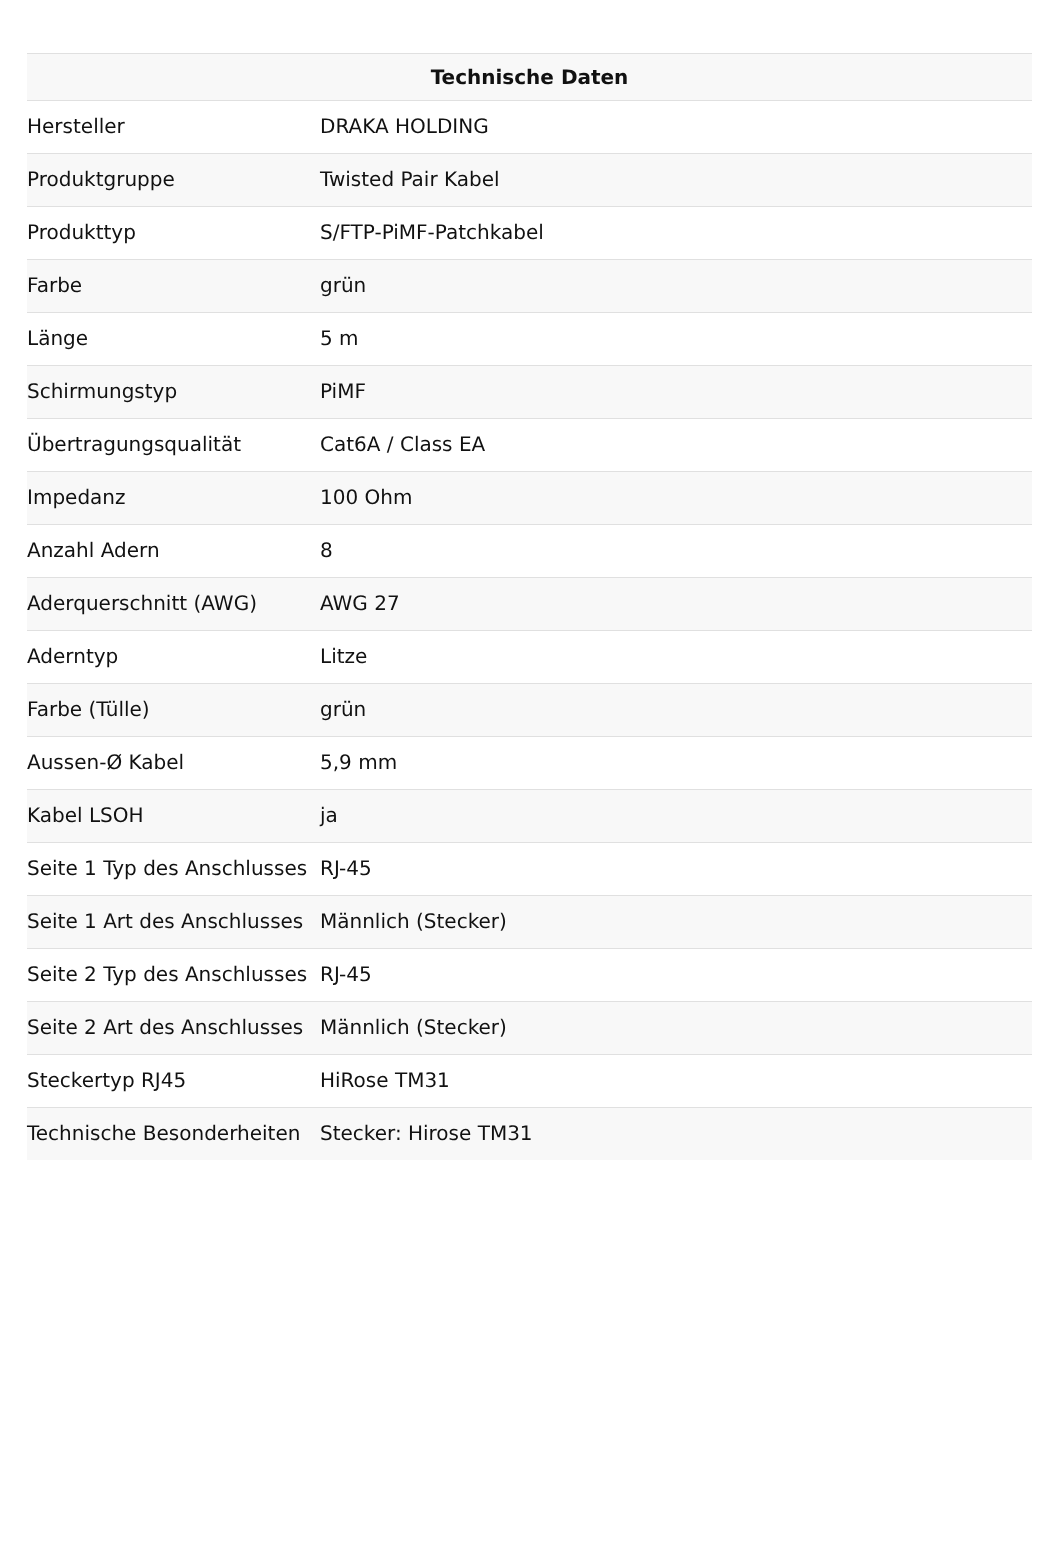| Technische Daten | |
| --- | --- |
| Hersteller | DRAKA HOLDING |
| Produktgruppe | Twisted Pair Kabel |
| Produkttyp | S/FTP-PiMF-Patchkabel |
| Farbe | grün |
| Länge | 5 m |
| Schirmungstyp | PiMF |
| Übertragungsqualität | Cat6A / Class EA |
| Impedanz | 100 Ohm |
| Anzahl Adern | 8 |
| Aderquerschnitt (AWG) | AWG 27 |
| Aderntyp | Litze |
| Farbe (Tülle) | grün |
| Aussen-Ø Kabel | 5,9 mm |
| Kabel LSOH | ja |
| Seite 1 Typ des Anschlusses | RJ-45 |
| Seite 1 Art des Anschlusses | Männlich (Stecker) |
| Seite 2 Typ des Anschlusses | RJ-45 |
| Seite 2 Art des Anschlusses | Männlich (Stecker) |
| Steckertyp RJ45 | HiRose TM31 |
| Technische Besonderheiten | Stecker: Hirose TM31 |